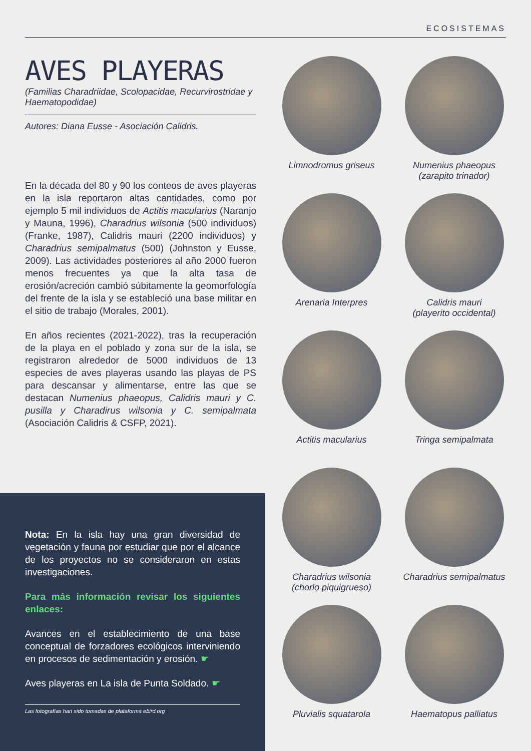ECOSISTEMAS
AVES PLAYERAS
(Familias Charadriidae, Scolopacidae, Recurvirostridae y Haematopodidae)
Autores: Diana Eusse - Asociación Calidris.
En la década del 80 y 90 los conteos de aves playeras en la isla reportaron altas cantidades, como por ejemplo 5 mil individuos de Actitis macularius (Naranjo y Mauna, 1996), Charadrius wilsonia (500 individuos) (Franke, 1987), Calidris mauri (2200 individuos) y Charadrius semipalmatus (500) (Johnston y Eusse, 2009). Las actividades posteriores al año 2000 fueron menos frecuentes ya que la alta tasa de erosión/acreción cambió súbitamente la geomorfología del frente de la isla y se estableció una base militar en el sitio de trabajo (Morales, 2001).
En años recientes (2021-2022), tras la recuperación de la playa en el poblado y zona sur de la isla, se registraron alrededor de 5000 individuos de 13 especies de aves playeras usando las playas de PS para descansar y alimentarse, entre las que se destacan Numenius phaeopus, Calidris mauri y C. pusilla y Charadirus wilsonia y C. semipalmata (Asociación Calidris & CSFP, 2021).
Nota: En la isla hay una gran diversidad de vegetación y fauna por estudiar que por el alcance de los proyectos no se consideraron en estas investigaciones.
Para más información revisar los siguientes enlaces:
Avances en el establecimiento de una base conceptual de forzadores ecológicos interviniendo en procesos de sedimentación y erosión. ☛
Aves playeras en La isla de Punta Soldado. ☛
Las fotografías han sido tomadas de plataforma ebird.org
Limnodromus griseus
Numenius phaeopus
(zarapito trinador)
Arenaria Interpres
Calidris mauri
(playerito occidental)
Actitis macularius
Tringa semipalmata
Charadrius wilsonia
(chorlo piquigrueso)
Charadrius semipalmatus
Pluvialis squatarola
Haematopus palliatus